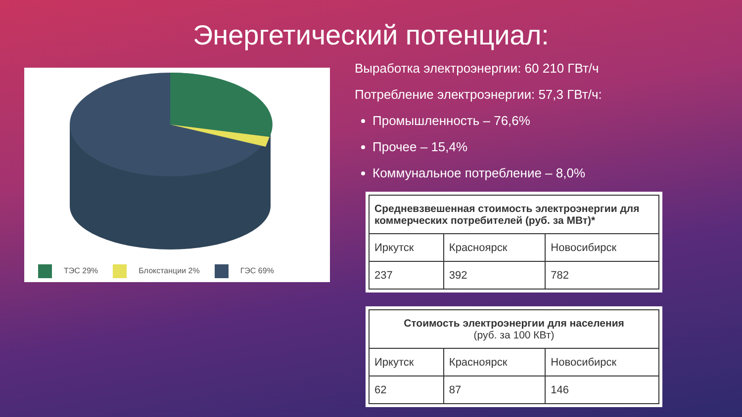Энергетический потенциал:
ТЭС 29% Блокстанции 2% ГЭС 69%
Выработка электроэнергии: 60 210 ГВт/ч
Потребление электроэнергии: 57,3 ГВт/ч:
Промышленность – 76,6%
Прочее – 15,4%
Коммунальное потребление – 8,0%
| Средневзвешенная стоимость электроэнергии для коммерческих потребителей (руб. за МВт)* | | |
| --- | --- | --- |
| Иркутск | Красноярск | Новосибирск |
| 237 | 392 | 782 |
| Стоимость электроэнергии для населения (руб. за 100 КВт) | | |
| --- | --- | --- |
| Иркутск | Красноярск | Новосибирск |
| 62 | 87 | 146 |